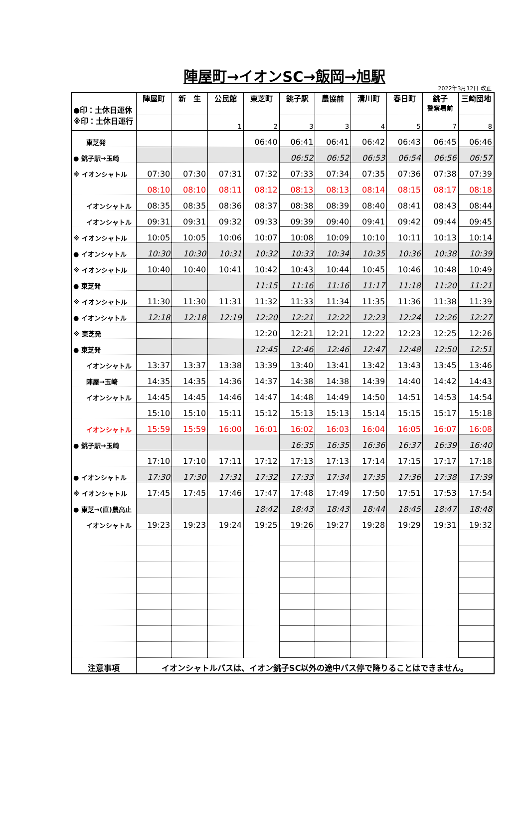陣屋町→イオンSC→飯岡→旭駅
2022年3月12日 改正
| ●印：土休日運休 | 陣屋町 | 新 生 | 公民館 | 東芝町 | 銚子駅 | 農協前 | 清川町 | 春日町 | 銚子 警察署前 | 三崎団地 |
| --- | --- | --- | --- | --- | --- | --- | --- | --- | --- | --- |
| ※印：土休日運行 | | | 1 | 2 | 3 | 3 | 4 | 5 | 7 | 8 |
| 東芝発 | | | | 06:40 | 06:41 | 06:41 | 06:42 | 06:43 | 06:45 | 06:46 |
| ● 銚子駅→玉崎 | | | | | 06:52 | 06:52 | 06:53 | 06:54 | 06:56 | 06:57 |
| ※ イオンシャトル | 07:30 | 07:30 | 07:31 | 07:32 | 07:33 | 07:34 | 07:35 | 07:36 | 07:38 | 07:39 |
| | 08:10 | 08:10 | 08:11 | 08:12 | 08:13 | 08:13 | 08:14 | 08:15 | 08:17 | 08:18 |
| イオンシャトル | 08:35 | 08:35 | 08:36 | 08:37 | 08:38 | 08:39 | 08:40 | 08:41 | 08:43 | 08:44 |
| イオンシャトル | 09:31 | 09:31 | 09:32 | 09:33 | 09:39 | 09:40 | 09:41 | 09:42 | 09:44 | 09:45 |
| ※ イオンシャトル | 10:05 | 10:05 | 10:06 | 10:07 | 10:08 | 10:09 | 10:10 | 10:11 | 10:13 | 10:14 |
| ● イオンシャトル | 10:30 | 10:30 | 10:31 | 10:32 | 10:33 | 10:34 | 10:35 | 10:36 | 10:38 | 10:39 |
| ※ イオンシャトル | 10:40 | 10:40 | 10:41 | 10:42 | 10:43 | 10:44 | 10:45 | 10:46 | 10:48 | 10:49 |
| ● 東芝発 | | | | 11:15 | 11:16 | 11:16 | 11:17 | 11:18 | 11:20 | 11:21 |
| ※ イオンシャトル | 11:30 | 11:30 | 11:31 | 11:32 | 11:33 | 11:34 | 11:35 | 11:36 | 11:38 | 11:39 |
| ● イオンシャトル | 12:18 | 12:18 | 12:19 | 12:20 | 12:21 | 12:22 | 12:23 | 12:24 | 12:26 | 12:27 |
| ※ 東芝発 | | | | 12:20 | 12:21 | 12:21 | 12:22 | 12:23 | 12:25 | 12:26 |
| ● 東芝発 | | | | 12:45 | 12:46 | 12:46 | 12:47 | 12:48 | 12:50 | 12:51 |
| イオンシャトル | 13:37 | 13:37 | 13:38 | 13:39 | 13:40 | 13:41 | 13:42 | 13:43 | 13:45 | 13:46 |
| 陣屋→玉崎 | 14:35 | 14:35 | 14:36 | 14:37 | 14:38 | 14:38 | 14:39 | 14:40 | 14:42 | 14:43 |
| イオンシャトル | 14:45 | 14:45 | 14:46 | 14:47 | 14:48 | 14:49 | 14:50 | 14:51 | 14:53 | 14:54 |
| | 15:10 | 15:10 | 15:11 | 15:12 | 15:13 | 15:13 | 15:14 | 15:15 | 15:17 | 15:18 |
| イオンシャトル | 15:59 | 15:59 | 16:00 | 16:01 | 16:02 | 16:03 | 16:04 | 16:05 | 16:07 | 16:08 |
| ● 銚子駅→玉崎 | | | | | 16:35 | 16:35 | 16:36 | 16:37 | 16:39 | 16:40 |
| | 17:10 | 17:10 | 17:11 | 17:12 | 17:13 | 17:13 | 17:14 | 17:15 | 17:17 | 17:18 |
| ● イオンシャトル | 17:30 | 17:30 | 17:31 | 17:32 | 17:33 | 17:34 | 17:35 | 17:36 | 17:38 | 17:39 |
| ※ イオンシャトル | 17:45 | 17:45 | 17:46 | 17:47 | 17:48 | 17:49 | 17:50 | 17:51 | 17:53 | 17:54 |
| ● 東芝→(直)農高止 | | | | 18:42 | 18:43 | 18:43 | 18:44 | 18:45 | 18:47 | 18:48 |
| イオンシャトル | 19:23 | 19:23 | 19:24 | 19:25 | 19:26 | 19:27 | 19:28 | 19:29 | 19:31 | 19:32 |
| 注意事項 | イオンシャトルバスは、イオン銚子SC以外の途中バス停で降りることはできません。 | | | | | | | | | |